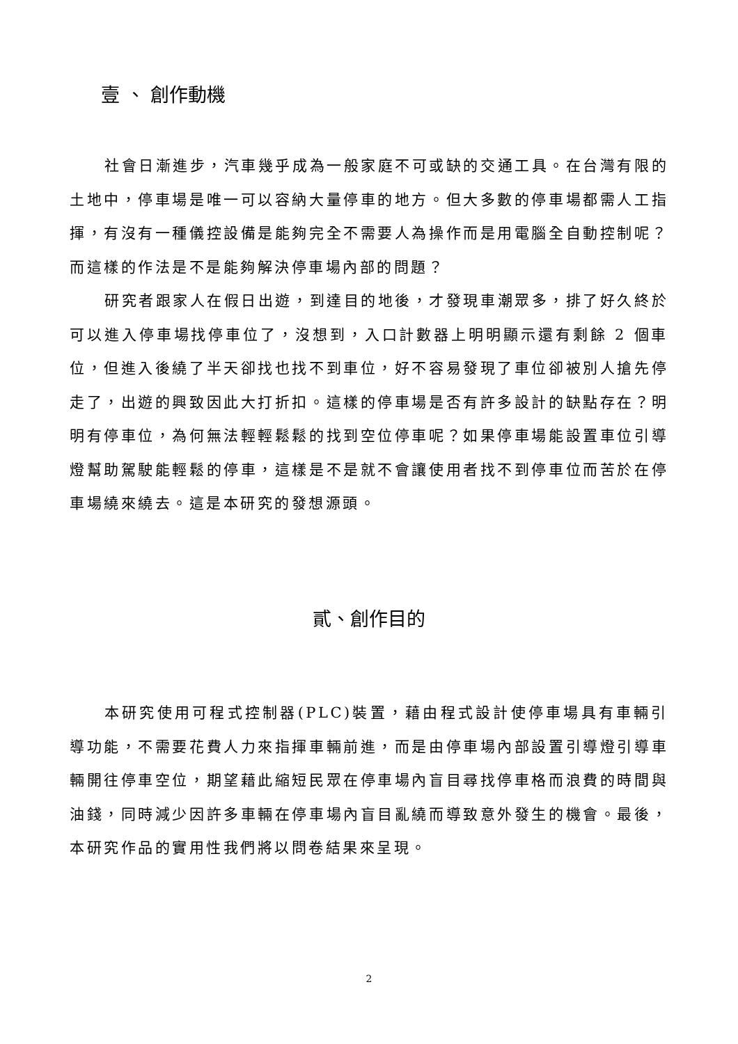壹 、 創作動機
社會日漸進步，汽車幾乎成為一般家庭不可或缺的交通工具。在台灣有限的土地中，停車場是唯一可以容納大量停車的地方。但大多數的停車場都需人工指揮，有沒有一種儀控設備是能夠完全不需要人為操作而是用電腦全自動控制呢？而這樣的作法是不是能夠解決停車場內部的問題？
研究者跟家人在假日出遊，到達目的地後，才發現車潮眾多，排了好久終於可以進入停車場找停車位了，沒想到，入口計數器上明明顯示還有剩餘 2 個車位，但進入後繞了半天卻找也找不到車位，好不容易發現了車位卻被別人搶先停走了，出遊的興致因此大打折扣。這樣的停車場是否有許多設計的缺點存在？明明有停車位，為何無法輕輕鬆鬆的找到空位停車呢？如果停車場能設置車位引導燈幫助駕駛能輕鬆的停車，這樣是不是就不會讓使用者找不到停車位而苦於在停車場繞來繞去。這是本研究的發想源頭。
貳、創作目的
本研究使用可程式控制器(PLC)裝置，藉由程式設計使停車場具有車輛引導功能，不需要花費人力來指揮車輛前進，而是由停車場內部設置引導燈引導車輛開往停車空位，期望藉此縮短民眾在停車場內盲目尋找停車格而浪費的時間與油錢，同時減少因許多車輛在停車場內盲目亂繞而導致意外發生的機會。最後，本研究作品的實用性我們將以問卷結果來呈現。
2